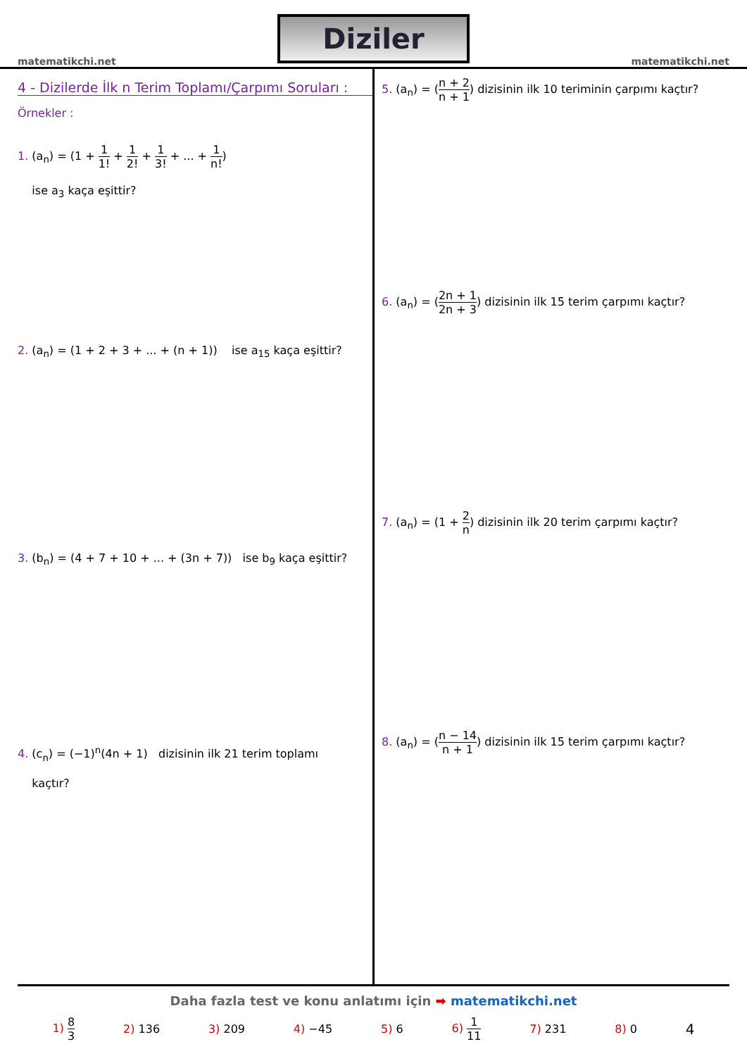matematikchi.net
Diziler
matematikchi.net
4 - Dizilerde İlk n Terim Toplamı/Çarpımı Soruları :
Örnekler :
1. (a<sub>n</sub>) = (1 + 1 1! + 1 2! + 1 3! + ... + 1 n!)
ise a<sub>3</sub> kaça eşittir?
2. (a<sub>n</sub>) = (1 + 2 + 3 + ... + (n + 1)) ise a<sub>15</sub> kaça eşittir?
3. (b<sub>n</sub>) = (4 + 7 + 10 + ... + (3n + 7)) ise b<sub>9</sub> kaça eşittir?
4. (c<sub>n</sub>) = (−1)<sup>n</sup>(4n + 1) dizisinin ilk 21 terim toplamı
kaçtır?
5. (a<sub>n</sub>) = (n + 2 n + 1) dizisinin ilk 10 teriminin çarpımı kaçtır?
6. (a<sub>n</sub>) = (2n + 1 2n + 3) dizisinin ilk 15 terim çarpımı kaçtır?
7. (a<sub>n</sub>) = (1 + 2 n) dizisinin ilk 20 terim çarpımı kaçtır?
8. (a<sub>n</sub>) = (n − 14 n + 1) dizisinin ilk 15 terim çarpımı kaçtır?
Daha fazla test ve konu anlatımı için ➡ matematikchi.net
1) 8 3 2) 136 3) 209 4) −45 5) 6 6) 1 11 7) 231 8) 0 4